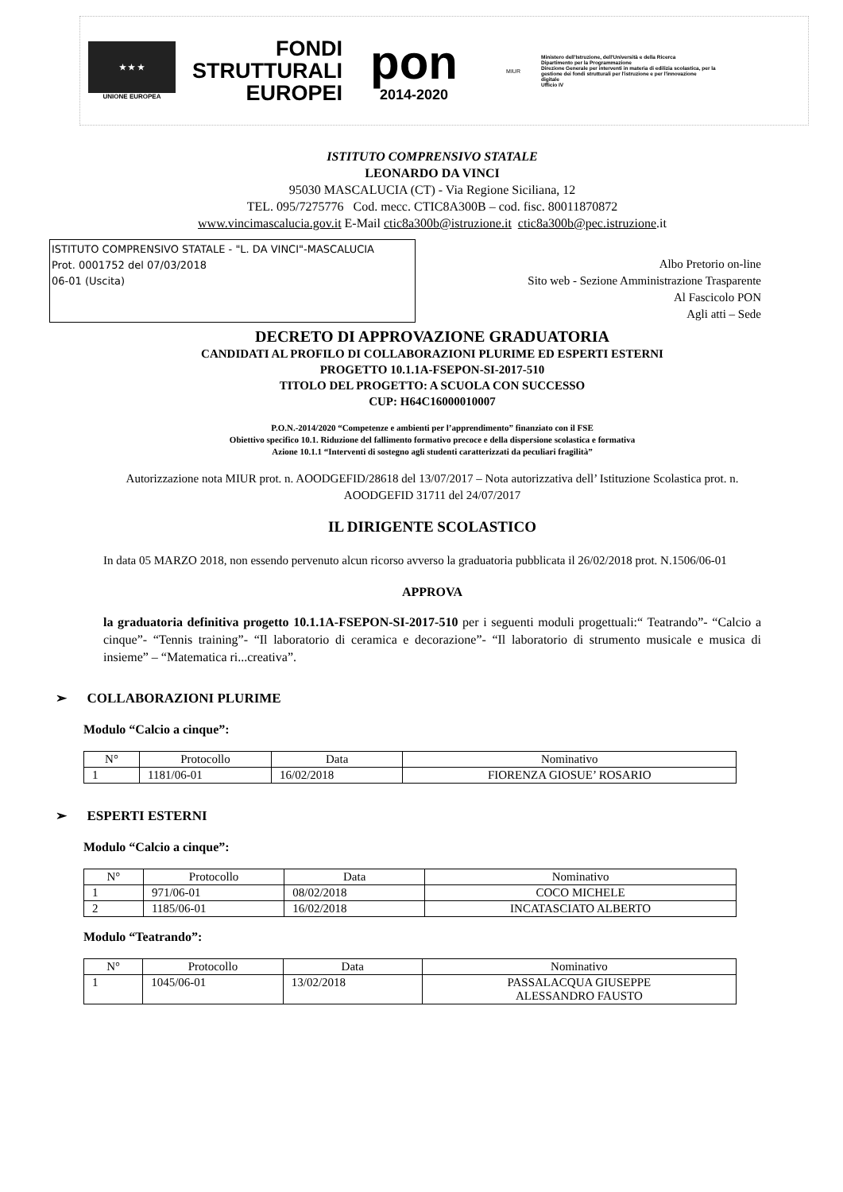★ ★ ★
UNIONE EUROPEA
FONDI
STRUTTURALI
EUROPEI
pon
2014-2020
MIUR
Ministero dell'Istruzione, dell'Università e della Ricerca
Dipartimento per la Programmazione
Direzione Generale per interventi in materia di edilizia scolastica, per la gestione dei fondi strutturali per l'istruzione e per l'innovazione digitale
Ufficio IV
ISTITUTO COMPRENSIVO STATALE
LEONARDO DA VINCI
95030 MASCALUCIA (CT) - Via Regione Siciliana, 12
TEL. 095/7275776 Cod. mecc. CTIC8A300B – cod. fisc. 80011870872
www.vincimascalucia.gov.it E-Mail ctic8a300b@istruzione.it ctic8a300b@pec.istruzione.it
ISTITUTO COMPRENSIVO STATALE - "L. DA VINCI"-MASCALUCIA
Prot. 0001752 del 07/03/2018
06-01 (Uscita)
Albo Pretorio on-line
Sito web - Sezione Amministrazione Trasparente
Al Fascicolo PON
Agli atti – Sede
DECRETO DI APPROVAZIONE GRADUATORIA
CANDIDATI AL PROFILO DI COLLABORAZIONI PLURIME ED ESPERTI ESTERNI
PROGETTO 10.1.1A-FSEPON-SI-2017-510
TITOLO DEL PROGETTO: A SCUOLA CON SUCCESSO
CUP: H64C16000010007
P.O.N.-2014/2020 “Competenze e ambienti per l’apprendimento” finanziato con il FSE
Obiettivo specifico 10.1. Riduzione del fallimento formativo precoce e della dispersione scolastica e formativa
Azione 10.1.1 “Interventi di sostegno agli studenti caratterizzati da peculiari fragilità”
Autorizzazione nota MIUR prot. n. AOODGEFID/28618 del 13/07/2017 – Nota autorizzativa dell’ Istituzione Scolastica prot. n. AOODGEFID 31711 del 24/07/2017
IL DIRIGENTE SCOLASTICO
In data 05 MARZO 2018, non essendo pervenuto alcun ricorso avverso la graduatoria pubblicata il 26/02/2018 prot. N.1506/06-01
APPROVA
la graduatoria definitiva progetto 10.1.1A-FSEPON-SI-2017-510 per i seguenti moduli progettuali:“ Teatrando”- “Calcio a cinque”- “Tennis training”- “Il laboratorio di ceramica e decorazione”- “Il laboratorio di strumento musicale e musica di insieme” – “Matematica ri...creativa”.
➢ COLLABORAZIONI PLURIME
Modulo “Calcio a cinque”:
| N° | Protocollo | Data | Nominativo |
| --- | --- | --- | --- |
| 1 | 1181/06-01 | 16/02/2018 | FIORENZA GIOSUE’ ROSARIO |
➢ ESPERTI ESTERNI
Modulo “Calcio a cinque”:
| N° | Protocollo | Data | Nominativo |
| --- | --- | --- | --- |
| 1 | 971/06-01 | 08/02/2018 | COCO MICHELE |
| 2 | 1185/06-01 | 16/02/2018 | INCATASCIATO ALBERTO |
Modulo “Teatrando”:
| N° | Protocollo | Data | Nominativo |
| --- | --- | --- | --- |
| 1 | 1045/06-01 | 13/02/2018 | PASSALACQUA GIUSEPPE ALESSANDRO FAUSTO |